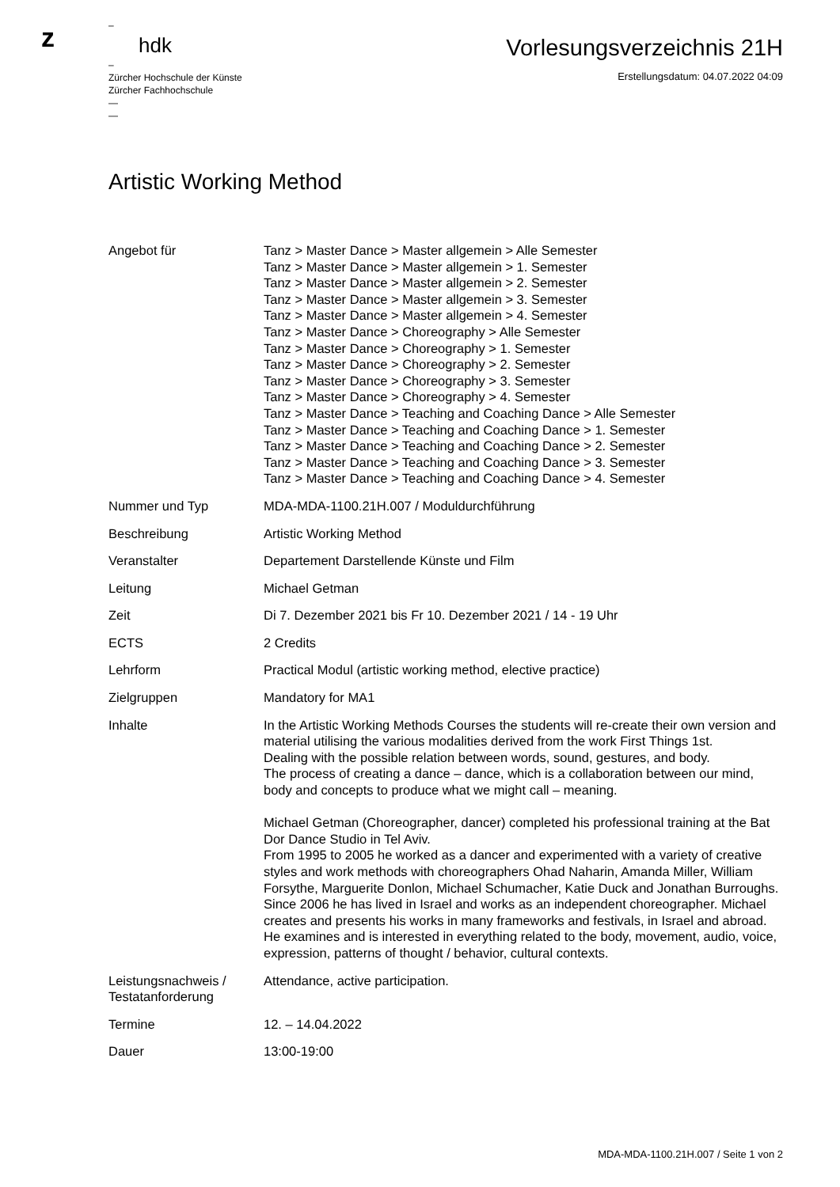z
–
hdk
–
Zürcher Hochschule der Künste
Zürcher Fachhochschule
—
—
Vorlesungsverzeichnis 21H
Erstellungsdatum: 04.07.2022 04:09
Artistic Working Method
| Angebot für | Tanz > Master Dance > Master allgemein > Alle Semester Tanz > Master Dance > Master allgemein > 1. Semester Tanz > Master Dance > Master allgemein > 2. Semester Tanz > Master Dance > Master allgemein > 3. Semester Tanz > Master Dance > Master allgemein > 4. Semester Tanz > Master Dance > Choreography > Alle Semester Tanz > Master Dance > Choreography > 1. Semester Tanz > Master Dance > Choreography > 2. Semester Tanz > Master Dance > Choreography > 3. Semester Tanz > Master Dance > Choreography > 4. Semester Tanz > Master Dance > Teaching and Coaching Dance > Alle Semester Tanz > Master Dance > Teaching and Coaching Dance > 1. Semester Tanz > Master Dance > Teaching and Coaching Dance > 2. Semester Tanz > Master Dance > Teaching and Coaching Dance > 3. Semester Tanz > Master Dance > Teaching and Coaching Dance > 4. Semester |
| Nummer und Typ | MDA-MDA-1100.21H.007 / Moduldurchführung |
| Beschreibung | Artistic Working Method |
| Veranstalter | Departement Darstellende Künste und Film |
| Leitung | Michael Getman |
| Zeit | Di 7. Dezember 2021 bis Fr 10. Dezember 2021 / 14 - 19 Uhr |
| ECTS | 2 Credits |
| Lehrform | Practical Modul (artistic working method, elective practice) |
| Zielgruppen | Mandatory for MA1 |
| Inhalte | In the Artistic Working Methods Courses the students will re-create their own version and material utilising the various modalities derived from the work First Things 1st. Dealing with the possible relation between words, sound, gestures, and body. The process of creating a dance – dance, which is a collaboration between our mind, body and concepts to produce what we might call – meaning. Michael Getman (Choreographer, dancer) completed his professional training at the Bat Dor Dance Studio in Tel Aviv. From 1995 to 2005 he worked as a dancer and experimented with a variety of creative styles and work methods with choreographers Ohad Naharin, Amanda Miller, William Forsythe, Marguerite Donlon, Michael Schumacher, Katie Duck and Jonathan Burroughs. Since 2006 he has lived in Israel and works as an independent choreographer. Michael creates and presents his works in many frameworks and festivals, in Israel and abroad. He examines and is interested in everything related to the body, movement, audio, voice, expression, patterns of thought / behavior, cultural contexts. |
| Leistungsnachweis / Testatanforderung | Attendance, active participation. |
| Termine | 12. – 14.04.2022 |
| Dauer | 13:00-19:00 |
MDA-MDA-1100.21H.007 / Seite 1 von 2